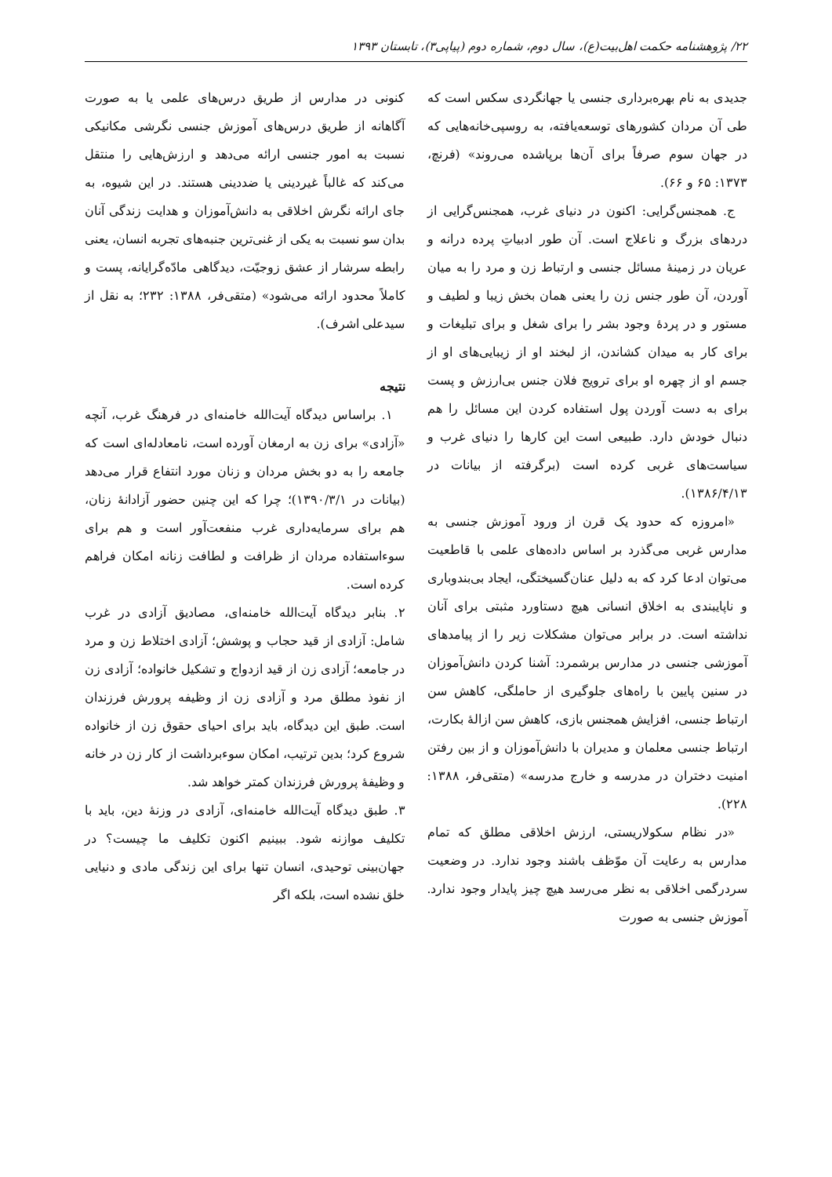۲۲/ پژوهشنامه حکمت اهل‌بیت(ع)، سال دوم، شماره دوم (پیاپی۳)، تابستان ۱۳۹۳
جدیدی به نام بهره‌برداری جنسی یا جهانگردی سکس است که طی آن مردان کشورهای توسعه‌یافته، به روسپی‌خانه‌هایی که در جهان سوم صرفاً برای آن‌ها برپاشده می‌روند» (فرنچ، ۱۳۷۳: ۶۵ و ۶۶).
ج. همجنس‌گرایی: اکنون در دنیای غرب، همجنس‌گرایی از دردهای بزرگ و ناعلاج است. آن طور ادبیاتِ پرده درانه و عریان در زمینهٔ مسائل جنسی و ارتباط زن و مرد را به میان آوردن، آن طور جنس زن را یعنی همان بخش زیبا و لطیف و مستور و در پردهٔ وجود بشر را برای شغل و برای تبلیغات و برای کار به میدان کشاندن، از لبخند او از زیبایی‌های او از جسم او از چهره او برای ترویج فلان جنس بی‌ارزش و پست برای به دست آوردن پول استفاده کردن این مسائل را هم دنبال خودش دارد. طبیعی است این کارها را دنیای غرب و سیاست‌های غربی کرده است (برگرفته از بیانات در ۱۳۸۶/۴/۱۳).
«امروزه که حدود یک قرن از ورود آموزش جنسی به مدارس غربی می‌گذرد بر اساس داده‌های علمی با قاطعیت می‌توان ادعا کرد که به دلیل عنان‌گسیختگی، ایجاد بی‌بندوباری و ناپایبندی به اخلاق انسانی هیچ دستاورد مثبتی برای آنان نداشته است. در برابر می‌توان مشکلات زیر را از پیامدهای آموزشی جنسی در مدارس برشمرد: آشنا کردن دانش‌آموزان در سنین پایین با راه‌های جلوگیری از حاملگی، کاهش سن ارتباط جنسی، افزایش همجنس بازی، کاهش سن ازالهٔ بکارت، ارتباط جنسی معلمان و مدیران با دانش‌آموزان و از بین رفتن امنیت دختران در مدرسه و خارج مدرسه» (متقی‌فر، ۱۳۸۸: ۲۲۸).
«در نظام سکولاریستی، ارزش اخلاقی مطلق که تمام مدارس به رعایت آن موّظف باشند وجود ندارد. در وضعیت سردرگمی اخلاقی به نظر می‌رسد هیچ چیز پایدار وجود ندارد. آموزش جنسی به صورت
کنونی در مدارس از طریق درس‌های علمی یا به صورت آگاهانه از طریق درس‌های آموزش جنسی نگرشی مکانیکی نسبت به امور جنسی ارائه می‌دهد و ارزش‌هایی را منتقل می‌کند که غالباً غیردینی یا ضددینی هستند. در این شیوه، به جای ارائه نگرش اخلاقی به دانش‌آموزان و هدایت زندگی آنان بدان سو نسبت به یکی از غنی‌ترین جنبه‌های تجربه انسان، یعنی رابطه سرشار از عشق زوجیّت، دیدگاهی مادّه‌گرایانه، پست و کاملاً محدود ارائه می‌شود» (متقی‌فر، ۱۳۸۸: ۲۳۲؛ به نقل از سیدعلی اشرف).
نتیجه
۱. براساس دیدگاه آیت‌الله خامنه‌ای در فرهنگ غرب، آنچه «آزادی» برای زن به ارمغان آورده است، نامعادله‌ای است که جامعه را به دو بخش مردان و زنان مورد انتفاع قرار می‌دهد (بیانات در ۱۳۹۰/۳/۱)؛ چرا که این چنین حضور آزادانهٔ زنان، هم برای سرمایه‌داری غرب منفعت‌آور است و هم برای سوءاستفاده مردان از ظرافت و لطافت زنانه امکان فراهم کرده است.
۲. بنابر دیدگاه آیت‌الله خامنه‌ای، مصادیق آزادی در غرب شامل: آزادی از قید حجاب و پوشش؛ آزادی اختلاط زن و مرد در جامعه؛ آزادی زن از قید ازدواج و تشکیل خانواده؛ آزادی زن از نفوذ مطلق مرد و آزادی زن از وظیفه پرورش فرزندان است. طبق این دیدگاه، باید برای احیای حقوق زن از خانواده شروع کرد؛ بدین ترتیب، امکان سوءبرداشت از کار زن در خانه و وظیفهٔ پرورش فرزندان کمتر خواهد شد.
۳. طبق دیدگاه آیت‌الله خامنه‌ای، آزادی در وزنهٔ دین، باید با تکلیف موازنه شود. ببینیم اکنون تکلیف ما چیست؟ در جهان‌بینی توحیدی، انسان تنها برای این زندگی مادی و دنیایی خلق نشده است، بلکه اگر